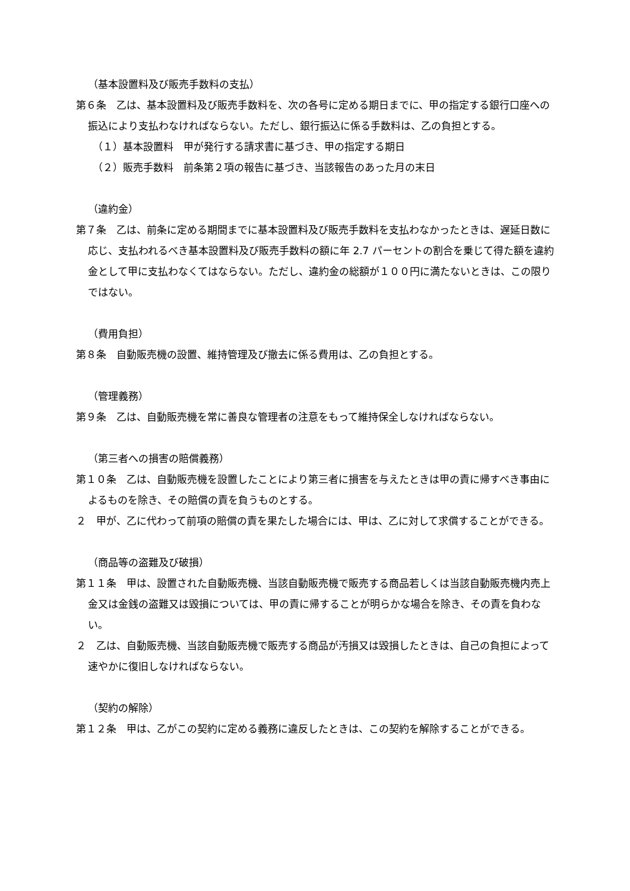（基本設置料及び販売手数料の支払）
第６条　乙は、基本設置料及び販売手数料を、次の各号に定める期日までに、甲の指定する銀行口座への振込により支払わなければならない。ただし、銀行振込に係る手数料は、乙の負担とする。
（１）基本設置料　甲が発行する請求書に基づき、甲の指定する期日
（２）販売手数料　前条第２項の報告に基づき、当該報告のあった月の末日
（違約金）
第７条　乙は、前条に定める期間までに基本設置料及び販売手数料を支払わなかったときは、遅延日数に応じ、支払われるべき基本設置料及び販売手数料の額に年 2.7 パーセントの割合を乗じて得た額を違約金として甲に支払わなくてはならない。ただし、違約金の総額が１００円に満たないときは、この限りではない。
（費用負担）
第８条　自動販売機の設置、維持管理及び撤去に係る費用は、乙の負担とする。
（管理義務）
第９条　乙は、自動販売機を常に善良な管理者の注意をもって維持保全しなければならない。
（第三者への損害の賠償義務）
第１０条　乙は、自動販売機を設置したことにより第三者に損害を与えたときは甲の責に帰すべき事由によるものを除き、その賠償の責を負うものとする。
２　甲が、乙に代わって前項の賠償の責を果たした場合には、甲は、乙に対して求償することができる。
（商品等の盗難及び破損）
第１１条　甲は、設置された自動販売機、当該自動販売機で販売する商品若しくは当該自動販売機内売上金又は金銭の盗難又は毀損については、甲の責に帰することが明らかな場合を除き、その責を負わない。
２　乙は、自動販売機、当該自動販売機で販売する商品が汚損又は毀損したときは、自己の負担によって速やかに復旧しなければならない。
（契約の解除）
第１２条　甲は、乙がこの契約に定める義務に違反したときは、この契約を解除することができる。